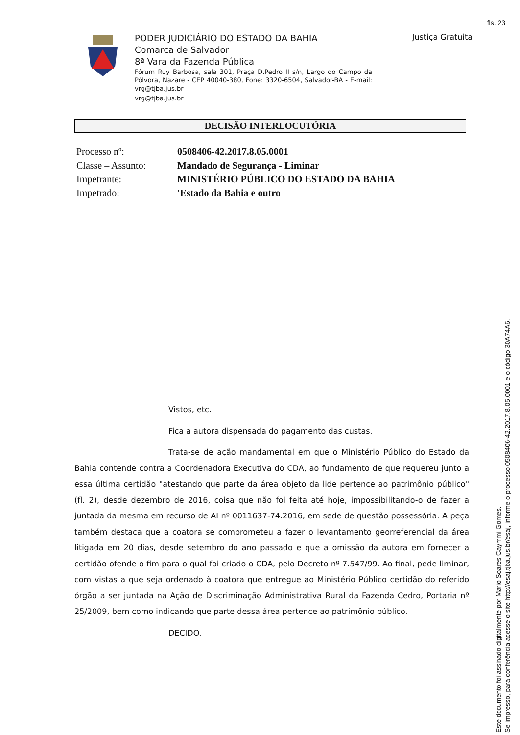fls. 23
PODER JUDICIÁRIO DO ESTADO DA BAHIA
Comarca de Salvador
8ª Vara da Fazenda Pública
Fórum Ruy Barbosa, sala 301, Praça D.Pedro II s/n, Largo do Campo da Pólvora, Nazare - CEP 40040-380, Fone: 3320-6504, Salvador-BA - E-mail: vrg@tjba.jus.br
vrg@tjba.jus.br
Justiça Gratuita
DECISÃO INTERLOCUTÓRIA
Processo nº: 0508406-42.2017.8.05.0001
Classe – Assunto: Mandado de Segurança - Liminar
Impetrante: MINISTÉRIO PÚBLICO DO ESTADO DA BAHIA
Impetrado: 'Estado da Bahia e outro
Vistos, etc.
Fica a autora dispensada do pagamento das custas.
Trata-se de ação mandamental em que o Ministério Público do Estado da Bahia contende contra a Coordenadora Executiva do CDA, ao fundamento de que requereu junto a essa última certidão "atestando que parte da área objeto da lide pertence ao patrimônio público" (fl. 2), desde dezembro de 2016, coisa que não foi feita até hoje, impossibilitando-o de fazer a juntada da mesma em recurso de AI nº 0011637-74.2016, em sede de questão possessória. A peça também destaca que a coatora se comprometeu a fazer o levantamento georreferencial da área litigada em 20 dias, desde setembro do ano passado e que a omissão da autora em fornecer a certidão ofende o fim para o qual foi criado o CDA, pelo Decreto nº 7.547/99. Ao final, pede liminar, com vistas a que seja ordenado à coatora que entregue ao Ministério Público certidão do referido órgão a ser juntada na Ação de Discriminação Administrativa Rural da Fazenda Cedro, Portaria nº 25/2009, bem como indicando que parte dessa área pertence ao patrimônio público.
DECIDO.
Este documento foi assinado digitalmente por Mario Soares Caymmi Gomes.
Se impresso, para conferência acesse o site http://esaj.tjba.jus.br/esaj, informe o processo 0508406-42.2017.8.05.0001 e o código 30A74A6.